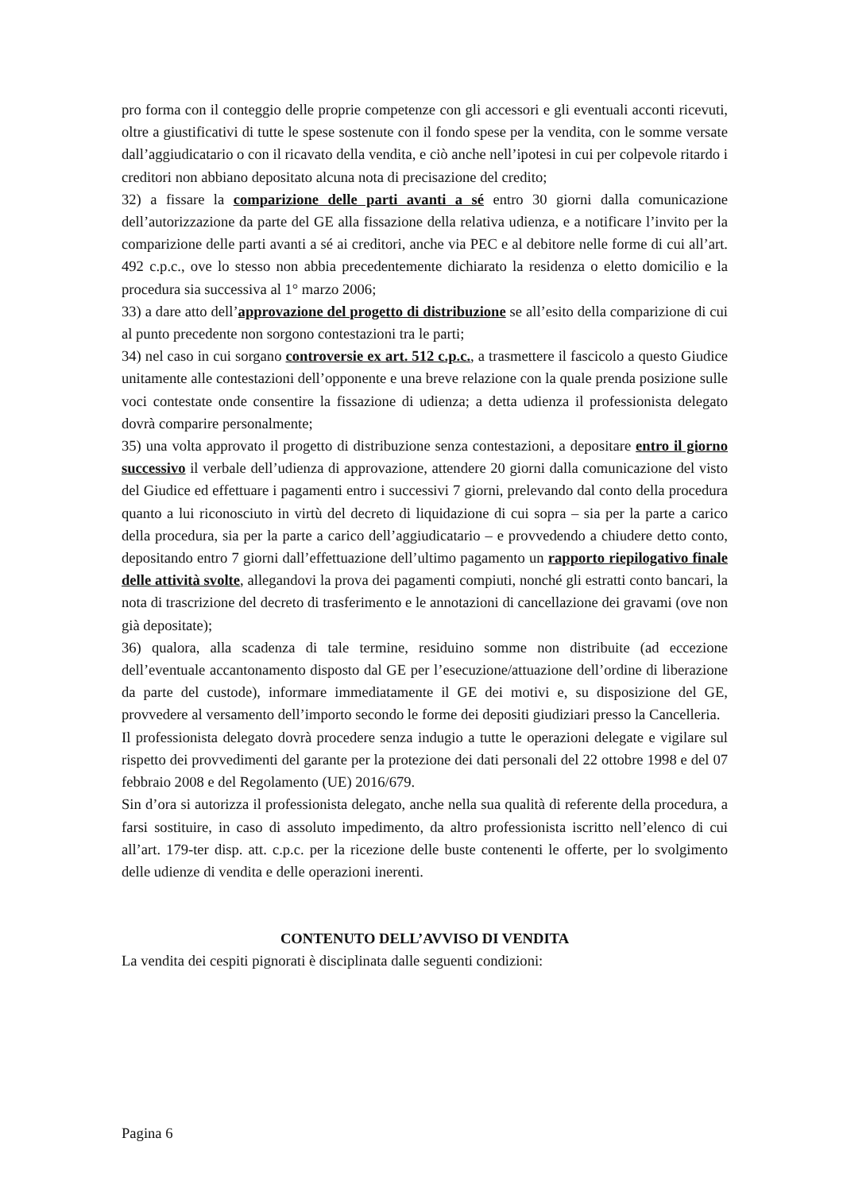pro forma con il conteggio delle proprie competenze con gli accessori e gli eventuali acconti ricevuti, oltre a giustificativi di tutte le spese sostenute con il fondo spese per la vendita, con le somme versate dall’aggiudicatario o con il ricavato della vendita, e ciò anche nell’ipotesi in cui per colpevole ritardo i creditori non abbiano depositato alcuna nota di precisazione del credito;
32) a fissare la comparizione delle parti avanti a sé entro 30 giorni dalla comunicazione dell’autorizzazione da parte del GE alla fissazione della relativa udienza, e a notificare l’invito per la comparizione delle parti avanti a sé ai creditori, anche via PEC e al debitore nelle forme di cui all’art. 492 c.p.c., ove lo stesso non abbia precedentemente dichiarato la residenza o eletto domicilio e la procedura sia successiva al 1° marzo 2006;
33) a dare atto dell’approvazione del progetto di distribuzione se all’esito della comparizione di cui al punto precedente non sorgono contestazioni tra le parti;
34) nel caso in cui sorgano controversie ex art. 512 c.p.c., a trasmettere il fascicolo a questo Giudice unitamente alle contestazioni dell’opponente e una breve relazione con la quale prenda posizione sulle voci contestate onde consentire la fissazione di udienza; a detta udienza il professionista delegato dovrà comparire personalmente;
35) una volta approvato il progetto di distribuzione senza contestazioni, a depositare entro il giorno successivo il verbale dell’udienza di approvazione, attendere 20 giorni dalla comunicazione del visto del Giudice ed effettuare i pagamenti entro i successivi 7 giorni, prelevando dal conto della procedura quanto a lui riconosciuto in virtù del decreto di liquidazione di cui sopra – sia per la parte a carico della procedura, sia per la parte a carico dell’aggiudicatario – e provvedendo a chiudere detto conto, depositando entro 7 giorni dall’effettuazione dell’ultimo pagamento un rapporto riepilogativo finale delle attività svolte, allegandovi la prova dei pagamenti compiuti, nonché gli estratti conto bancari, la nota di trascrizione del decreto di trasferimento e le annotazioni di cancellazione dei gravami (ove non già depositate);
36) qualora, alla scadenza di tale termine, residuino somme non distribuite (ad eccezione dell’eventuale accantonamento disposto dal GE per l’esecuzione/attuazione dell’ordine di liberazione da parte del custode), informare immediatamente il GE dei motivi e, su disposizione del GE, provvedere al versamento dell’importo secondo le forme dei depositi giudiziari presso la Cancelleria.
Il professionista delegato dovrà procedere senza indugio a tutte le operazioni delegate e vigilare sul rispetto dei provvedimenti del garante per la protezione dei dati personali del 22 ottobre 1998 e del 07 febbraio 2008 e del Regolamento (UE) 2016/679.
Sin d’ora si autorizza il professionista delegato, anche nella sua qualità di referente della procedura, a farsi sostituire, in caso di assoluto impedimento, da altro professionista iscritto nell’elenco di cui all’art. 179-ter disp. att. c.p.c. per la ricezione delle buste contenenti le offerte, per lo svolgimento delle udienze di vendita e delle operazioni inerenti.
CONTENUTO DELL’AVVISO DI VENDITA
La vendita dei cespiti pignorati è disciplinata dalle seguenti condizioni:
Pagina 6